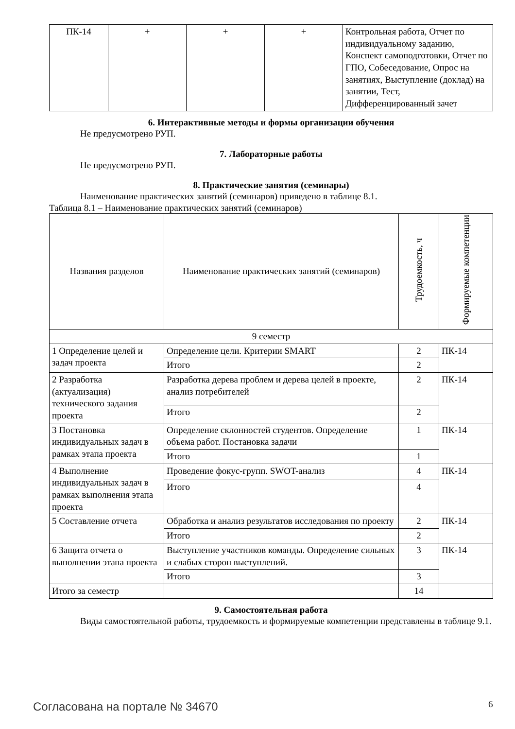| ПК-14 | + | + | + | Контрольная работа, Отчет по индивидуальному заданию, Конспект самоподготовки, Отчет по ГПО, Собеседование, Опрос на занятиях, Выступление (доклад) на занятии, Тест, Дифференцированный зачет |
6. Интерактивные методы и формы организации обучения
Не предусмотрено РУП.
7. Лабораторные работы
Не предусмотрено РУП.
8. Практические занятия (семинары)
Наименование практических занятий (семинаров) приведено в таблице 8.1.
Таблица 8.1 – Наименование практических занятий (семинаров)
| Названия разделов | Наименование практических занятий (семинаров) | Трудоемкость, ч | Формируемые компетенции |
| --- | --- | --- | --- |
| 9 семестр | | | |
| 1 Определение целей и задач проекта | Определение цели. Критерии SMART | 2 | ПК-14 |
| | Итого | 2 | |
| 2 Разработка (актуализация) технического задания проекта | Разработка дерева проблем и дерева целей в проекте, анализ потребителей | 2 | ПК-14 |
| | Итого | 2 | |
| 3 Постановка индивидуальных задач в рамках этапа проекта | Определение склонностей студентов. Определение объема работ. Постановка задачи | 1 | ПК-14 |
| | Итого | 1 | |
| 4 Выполнение индивидуальных задач в рамках выполнения этапа проекта | Проведение фокус-групп. SWOT-анализ | 4 | ПК-14 |
| | Итого | 4 | |
| 5 Составление отчета | Обработка и анализ результатов исследования по проекту | 2 | ПК-14 |
| | Итого | 2 | |
| 6 Защита отчета о выполнении этапа проекта | Выступление участников команды. Определение сильных и слабых сторон выступлений. | 3 | ПК-14 |
| | Итого | 3 | |
| Итого за семестр | | 14 | |
9. Самостоятельная работа
Виды самостоятельной работы, трудоемкость и формируемые компетенции представлены в таблице 9.1.
Согласована на портале № 34670 6